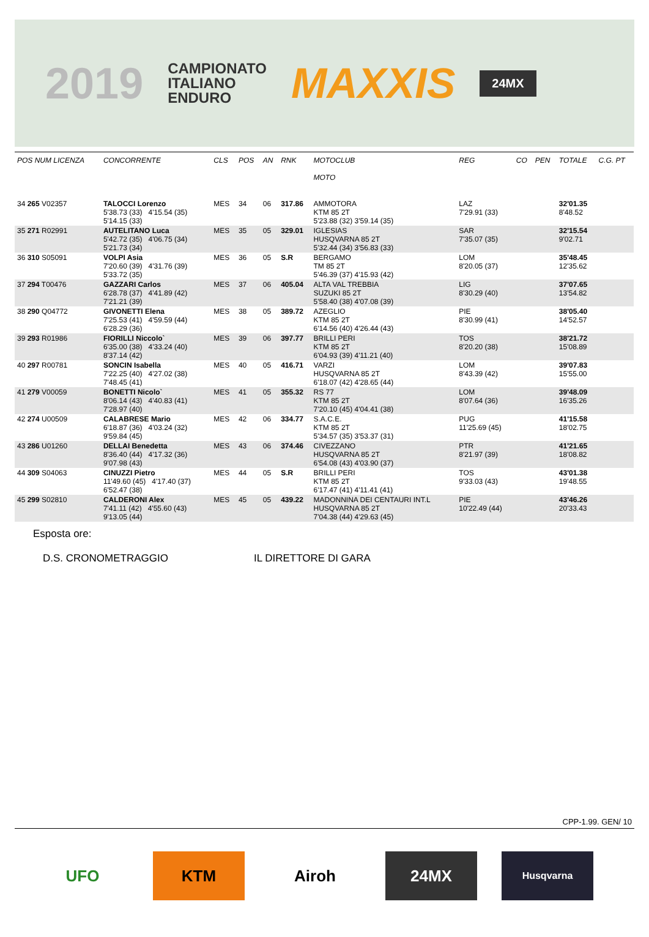2019 CAMPIONATO
ITALIANO
ENDURO MAXXIS 24MX
| POS NUM LICENZA | CONCORRENTE | CLS | POS | AN | RNK | MOTOCLUB MOTO | REG | CO | PEN | TOTALE | C.G. PT |
| --- | --- | --- | --- | --- | --- | --- | --- | --- | --- | --- | --- |
| 34 265 V02357 | TALOCCI Lorenzo 5'38.73 (33) 4'15.54 (35) 5'14.15 (33) | MES | 34 | 06 | 317.86 | AMMOTORA KTM 85 2T 5'23.88 (32) 3'59.14 (35) | LAZ 7'29.91 (33) | | | 32'01.35 8'48.52 | |
| 35 271 R02991 | AUTELITANO Luca 5'42.72 (35) 4'06.75 (34) 5'21.73 (34) | MES | 35 | 05 | 329.01 | IGLESIAS HUSQVARNA 85 2T 5'32.44 (34) 3'56.83 (33) | SAR 7'35.07 (35) | | | 32'15.54 9'02.71 | |
| 36 310 S05091 | VOLPI Asia 7'20.60 (39) 4'31.76 (39) 5'33.72 (35) | MES | 36 | 05 | S.R | BERGAMO TM 85 2T 5'46.39 (37) 4'15.93 (42) | LOM 8'20.05 (37) | | | 35'48.45 12'35.62 | |
| 37 294 T00476 | GAZZARI Carlos 6'28.78 (37) 4'41.89 (42) 7'21.21 (39) | MES | 37 | 06 | 405.04 | ALTA VAL TREBBIA SUZUKI 85 2T 5'58.40 (38) 4'07.08 (39) | LIG 8'30.29 (40) | | | 37'07.65 13'54.82 | |
| 38 290 Q04772 | GIVONETTI Elena 7'25.53 (41) 4'59.59 (44) 6'28.29 (36) | MES | 38 | 05 | 389.72 | AZEGLIO KTM 85 2T 6'14.56 (40) 4'26.44 (43) | PIE 8'30.99 (41) | | | 38'05.40 14'52.57 | |
| 39 293 R01986 | FIORILLI Niccolo` 6'35.00 (38) 4'33.24 (40) 8'37.14 (42) | MES | 39 | 06 | 397.77 | BRILLI PERI KTM 85 2T 6'04.93 (39) 4'11.21 (40) | TOS 8'20.20 (38) | | | 38'21.72 15'08.89 | |
| 40 297 R00781 | SONCIN Isabella 7'22.25 (40) 4'27.02 (38) 7'48.45 (41) | MES | 40 | 05 | 416.71 | VARZI HUSQVARNA 85 2T 6'18.07 (42) 4'28.65 (44) | LOM 8'43.39 (42) | | | 39'07.83 15'55.00 | |
| 41 279 V00059 | BONETTI Nicolo` 8'06.14 (43) 4'40.83 (41) 7'28.97 (40) | MES | 41 | 05 | 355.32 | RS 77 KTM 85 2T 7'20.10 (45) 4'04.41 (38) | LOM 8'07.64 (36) | | | 39'48.09 16'35.26 | |
| 42 274 U00509 | CALABRESE Mario 6'18.87 (36) 4'03.24 (32) 9'59.84 (45) | MES | 42 | 06 | 334.77 | S.A.C.E. KTM 85 2T 5'34.57 (35) 3'53.37 (31) | PUG 11'25.69 (45) | | | 41'15.58 18'02.75 | |
| 43 286 U01260 | DELLAI Benedetta 8'36.40 (44) 4'17.32 (36) 9'07.98 (43) | MES | 43 | 06 | 374.46 | CIVEZZANO HUSQVARNA 85 2T 6'54.08 (43) 4'03.90 (37) | PTR 8'21.97 (39) | | | 41'21.65 18'08.82 | |
| 44 309 S04063 | CINUZZI Pietro 11'49.60 (45) 4'17.40 (37) 6'52.47 (38) | MES | 44 | 05 | S.R | BRILLI PERI KTM 85 2T 6'17.47 (41) 4'11.41 (41) | TOS 9'33.03 (43) | | | 43'01.38 19'48.55 | |
| 45 299 S02810 | CALDERONI Alex 7'41.11 (42) 4'55.60 (43) 9'13.05 (44) | MES | 45 | 05 | 439.22 | MADONNINA DEI CENTAURI INT.L HUSQVARNA 85 2T 7'04.38 (44) 4'29.63 (45) | PIE 10'22.49 (44) | | | 43'46.26 20'33.43 | |
Esposta ore:
D.S. CRONOMETRAGGIO IL DIRETTORE DI GARA
CPP-1.99. GEN/ 10
UFO KTM Airoh 24MX
Husqvarna